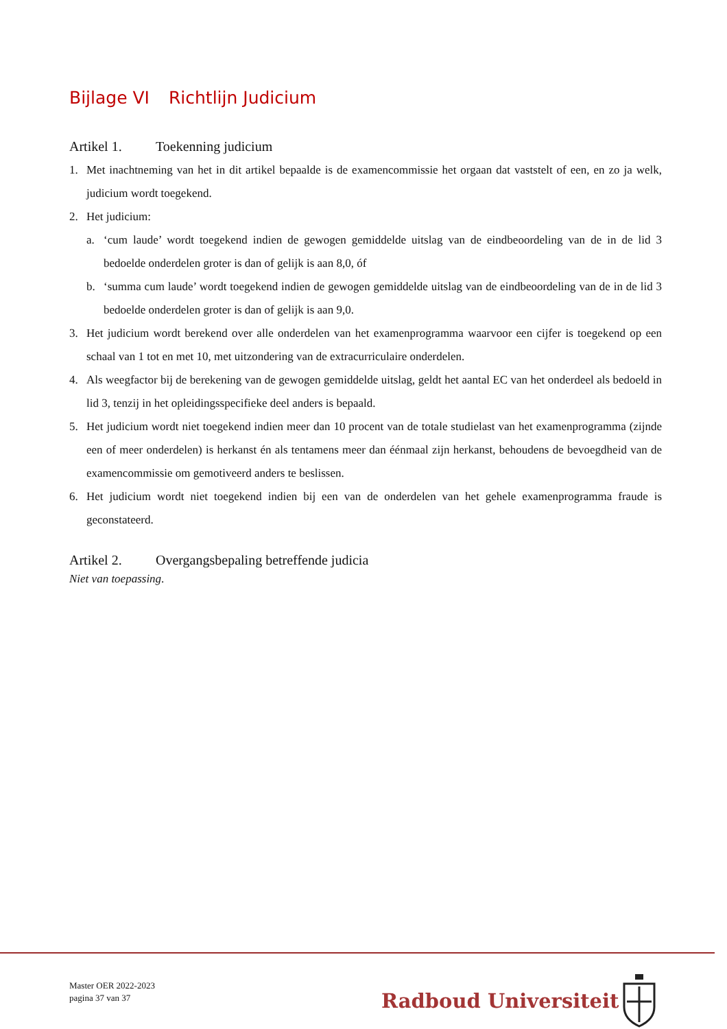Bijlage VI Richtlijn Judicium
Artikel 1. Toekenning judicium
1. Met inachtneming van het in dit artikel bepaalde is de examencommissie het orgaan dat vaststelt of een, en zo ja welk, judicium wordt toegekend.
2. Het judicium:
a. ‘cum laude’ wordt toegekend indien de gewogen gemiddelde uitslag van de eindbeoordeling van de in de lid 3 bedoelde onderdelen groter is dan of gelijk is aan 8,0, óf
b. ‘summa cum laude’ wordt toegekend indien de gewogen gemiddelde uitslag van de eindbeoordeling van de in de lid 3 bedoelde onderdelen groter is dan of gelijk is aan 9,0.
3. Het judicium wordt berekend over alle onderdelen van het examenprogramma waarvoor een cijfer is toegekend op een schaal van 1 tot en met 10, met uitzondering van de extracurriculaire onderdelen.
4. Als weegfactor bij de berekening van de gewogen gemiddelde uitslag, geldt het aantal EC van het onderdeel als bedoeld in lid 3, tenzij in het opleidingsspecifieke deel anders is bepaald.
5. Het judicium wordt niet toegekend indien meer dan 10 procent van de totale studielast van het examenprogramma (zijnde een of meer onderdelen) is herkanst én als tentamens meer dan éénmaal zijn herkanst, behoudens de bevoegdheid van de examencommissie om gemotiveerd anders te beslissen.
6. Het judicium wordt niet toegekend indien bij een van de onderdelen van het gehele examenprogramma fraude is geconstateerd.
Artikel 2. Overgangsbepaling betreffende judicia
Niet van toepassing.
Master OER 2022-2023
pagina 37 van 37
Radboud Universiteit